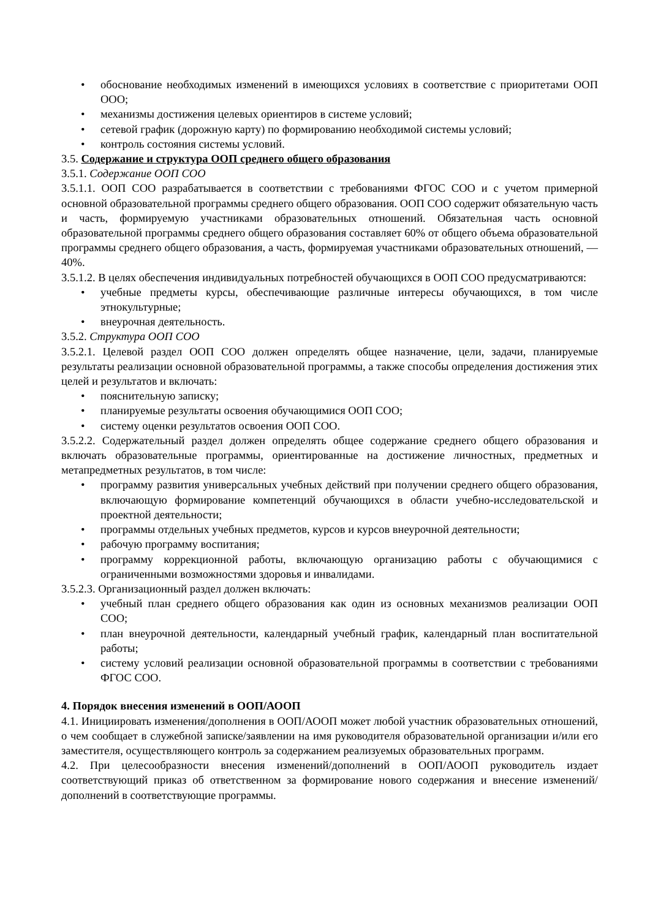• обоснование необходимых изменений в имеющихся условиях в соответствие с приоритетами ООП ООО;
• механизмы достижения целевых ориентиров в системе условий;
• сетевой график (дорожную карту) по формированию необходимой системы условий;
• контроль состояния системы условий.
3.5. Содержание и структура ООП среднего общего образования
3.5.1. Содержание ООП СОО
3.5.1.1. ООП СОО разрабатывается в соответствии с требованиями ФГОС СОО и с учетом примерной основной образовательной программы среднего общего образования. ООП СОО содержит обязательную часть и часть, формируемую участниками образовательных отношений. Обязательная часть основной образовательной программы среднего общего образования составляет 60% от общего объема образовательной программы среднего общего образования, а часть, формируемая участниками образовательных отношений, — 40%.
3.5.1.2. В целях обеспечения индивидуальных потребностей обучающихся в ООП СОО предусматриваются:
• учебные предметы курсы, обеспечивающие различные интересы обучающихся, в том числе этнокультурные;
• внеурочная деятельность.
3.5.2. Структура ООП СОО
3.5.2.1. Целевой раздел ООП СОО должен определять общее назначение, цели, задачи, планируемые результаты реализации основной образовательной программы, а также способы определения достижения этих целей и результатов и включать:
• пояснительную записку;
• планируемые результаты освоения обучающимися ООП СОО;
• систему оценки результатов освоения ООП СОО.
3.5.2.2. Содержательный раздел должен определять общее содержание среднего общего образования и включать образовательные программы, ориентированные на достижение личностных, предметных и метапредметных результатов, в том числе:
• программу развития универсальных учебных действий при получении среднего общего образования, включающую формирование компетенций обучающихся в области учебно-исследовательской и проектной деятельности;
• программы отдельных учебных предметов, курсов и курсов внеурочной деятельности;
• рабочую программу воспитания;
• программу коррекционной работы, включающую организацию работы с обучающимися с ограниченными возможностями здоровья и инвалидами.
3.5.2.3. Организационный раздел должен включать:
• учебный план среднего общего образования как один из основных механизмов реализации ООП СОО;
• план внеурочной деятельности, календарный учебный график, календарный план воспитательной работы;
• систему условий реализации основной образовательной программы в соответствии с требованиями ФГОС СОО.
4. Порядок внесения изменений в ООП/АООП
4.1. Инициировать изменения/дополнения в ООП/АООП может любой участник образовательных отношений, о чем сообщает в служебной записке/заявлении на имя руководителя образовательной организации и/или его заместителя, осуществляющего контроль за содержанием реализуемых образовательных программ.
4.2. При целесообразности внесения изменений/дополнений в ООП/АООП руководитель издает соответствующий приказ об ответственном за формирование нового содержания и внесение изменений/дополнений в соответствующие программы.